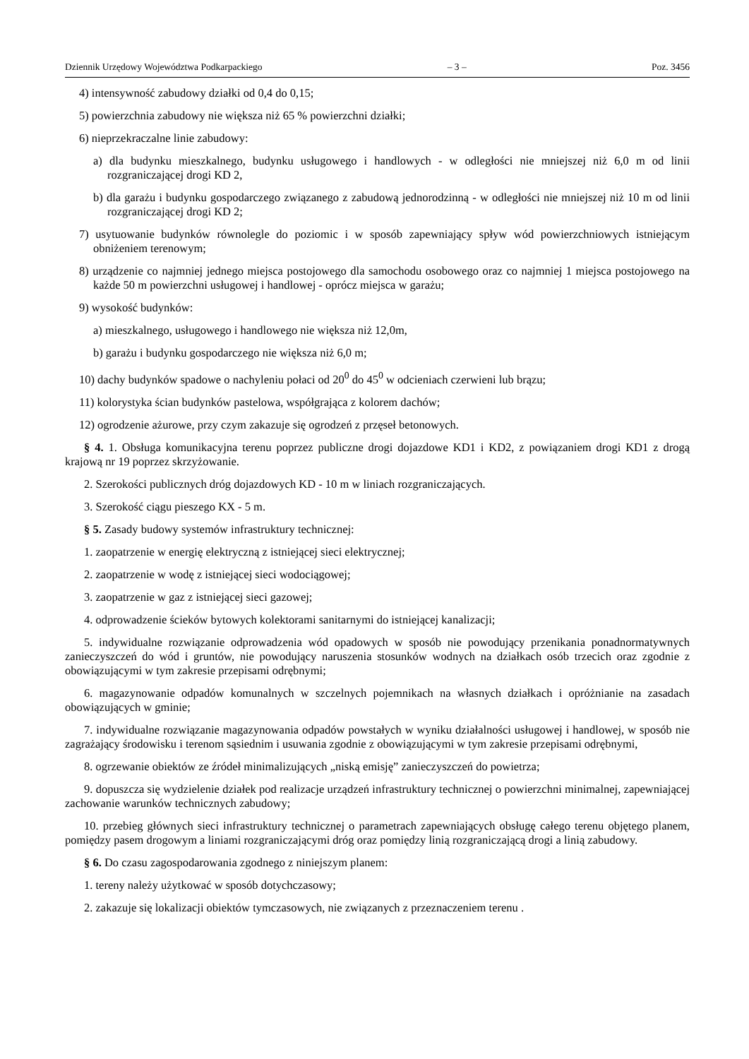Dziennik Urzędowy Województwa Podkarpackiego – 3 – Poz. 3456
4) intensywność zabudowy działki od 0,4 do 0,15;
5) powierzchnia zabudowy nie większa niż 65 % powierzchni działki;
6) nieprzekraczalne linie zabudowy:
a) dla budynku mieszkalnego, budynku usługowego i handlowych - w odległości nie mniejszej niż 6,0 m od linii rozgraniczającej drogi KD 2,
b) dla garażu i budynku gospodarczego związanego z zabudową jednorodzinną - w odległości nie mniejszej niż 10 m od linii rozgraniczającej drogi KD 2;
7) usytuowanie budynków równolegle do poziomic i w sposób zapewniający spływ wód powierzchniowych istniejącym obniżeniem terenowym;
8) urządzenie co najmniej jednego miejsca postojowego dla samochodu osobowego oraz co najmniej 1 miejsca postojowego na każde 50 m powierzchni usługowej i handlowej - oprócz miejsca w garażu;
9) wysokość budynków:
a) mieszkalnego, usługowego i handlowego nie większa niż 12,0m,
b) garażu i budynku gospodarczego nie większa niż 6,0 m;
10) dachy budynków spadowe o nachyleniu połaci od 20<sup>0</sup> do 45<sup>0</sup> w odcieniach czerwieni lub brązu;
11) kolorystyka ścian budynków pastelowa, współgrająca z kolorem dachów;
12) ogrodzenie ażurowe, przy czym zakazuje się ogrodzeń z przęseł betonowych.
§ 4. 1. Obsługa komunikacyjna terenu poprzez publiczne drogi dojazdowe KD1 i KD2, z powiązaniem drogi KD1 z drogą krajową nr 19 poprzez skrzyżowanie.
2. Szerokości publicznych dróg dojazdowych KD - 10 m w liniach rozgraniczających.
3. Szerokość ciągu pieszego KX - 5 m.
§ 5. Zasady budowy systemów infrastruktury technicznej:
1. zaopatrzenie w energię elektryczną z istniejącej sieci elektrycznej;
2. zaopatrzenie w wodę z istniejącej sieci wodociągowej;
3. zaopatrzenie w gaz z istniejącej sieci gazowej;
4. odprowadzenie ścieków bytowych kolektorami sanitarnymi do istniejącej kanalizacji;
5. indywidualne rozwiązanie odprowadzenia wód opadowych w sposób nie powodujący przenikania ponadnormatywnych zanieczyszczeń do wód i gruntów, nie powodujący naruszenia stosunków wodnych na działkach osób trzecich oraz zgodnie z obowiązującymi w tym zakresie przepisami odrębnymi;
6. magazynowanie odpadów komunalnych w szczelnych pojemnikach na własnych działkach i opróżnianie na zasadach obowiązujących w gminie;
7. indywidualne rozwiązanie magazynowania odpadów powstałych w wyniku działalności usługowej i handlowej, w sposób nie zagrażający środowisku i terenom sąsiednim i usuwania zgodnie z obowiązującymi w tym zakresie przepisami odrębnymi,
8. ogrzewanie obiektów ze źródeł minimalizujących „niską emisję” zanieczyszczeń do powietrza;
9. dopuszcza się wydzielenie działek pod realizacje urządzeń infrastruktury technicznej o powierzchni minimalnej, zapewniającej zachowanie warunków technicznych zabudowy;
10. przebieg głównych sieci infrastruktury technicznej o parametrach zapewniających obsługę całego terenu objętego planem, pomiędzy pasem drogowym a liniami rozgraniczającymi dróg oraz pomiędzy linią rozgraniczającą drogi a linią zabudowy.
§ 6. Do czasu zagospodarowania zgodnego z niniejszym planem:
1. tereny należy użytkować w sposób dotychczasowy;
2. zakazuje się lokalizacji obiektów tymczasowych, nie związanych z przeznaczeniem terenu .